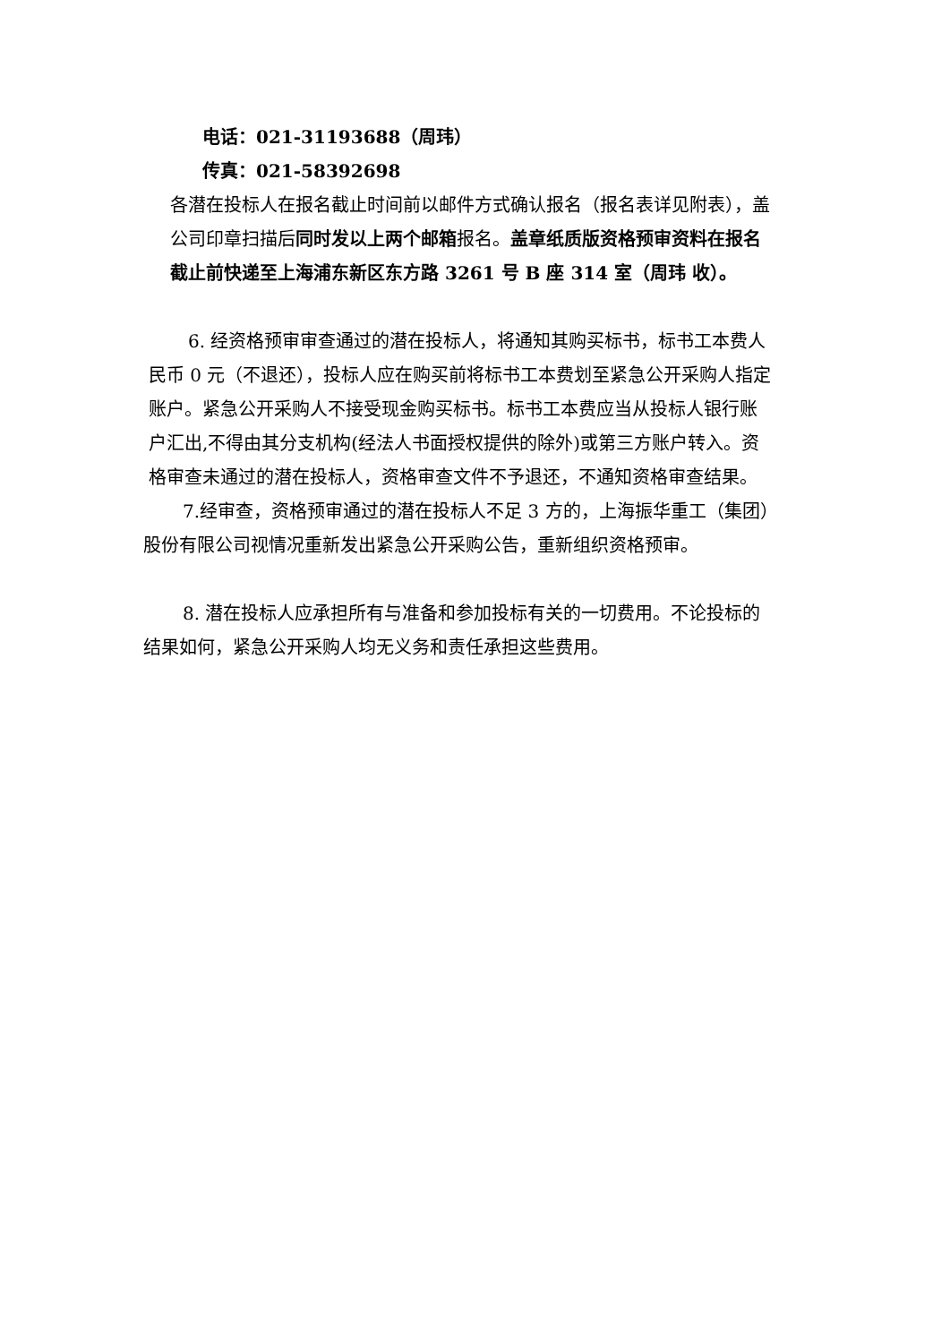电话：021-31193688（周玮）
传真：021-58392698
各潜在投标人在报名截止时间前以邮件方式确认报名（报名表详见附表），盖
公司印章扫描后同时发以上两个邮箱报名。盖章纸质版资格预审资料在报名
截止前快递至上海浦东新区东方路 3261 号 B 座 314 室（周玮 收）。
6. 经资格预审审查通过的潜在投标人，将通知其购买标书，标书工本费人
民币 0 元（不退还），投标人应在购买前将标书工本费划至紧急公开采购人指定
账户。紧急公开采购人不接受现金购买标书。标书工本费应当从投标人银行账
户汇出,不得由其分支机构(经法人书面授权提供的除外)或第三方账户转入。资
格审查未通过的潜在投标人，资格审查文件不予退还，不通知资格审查结果。
7.经审查，资格预审通过的潜在投标人不足 3 方的，上海振华重工（集团）
股份有限公司视情况重新发出紧急公开采购公告，重新组织资格预审。
8. 潜在投标人应承担所有与准备和参加投标有关的一切费用。不论投标的
结果如何，紧急公开采购人均无义务和责任承担这些费用。